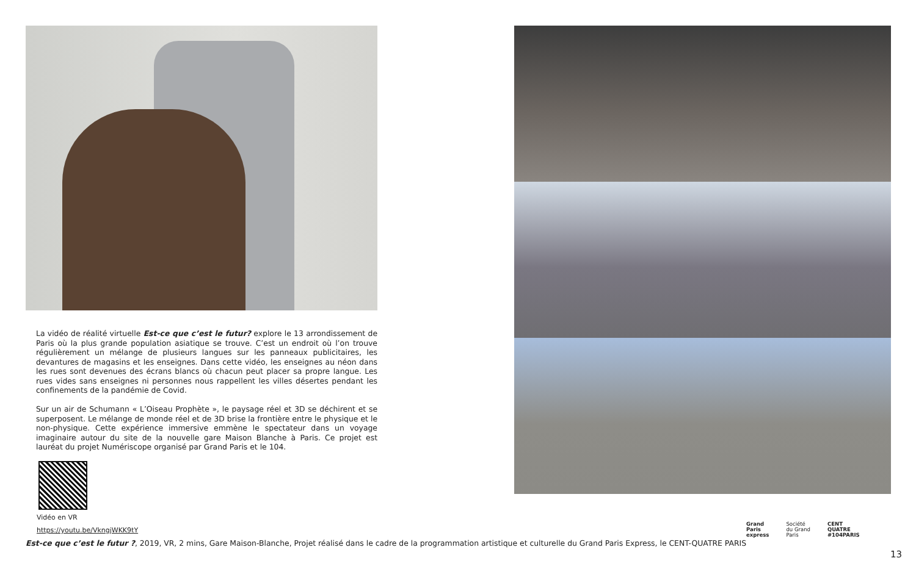La vidéo de réalité virtuelle Est-ce que c’est le futur? explore le 13 arrondissement de Paris où la plus grande population asiatique se trouve. C’est un endroit où l’on trouve régulièrement un mélange de plusieurs langues sur les panneaux publicitaires, les devantures de magasins et les enseignes. Dans cette vidéo, les enseignes au néon dans les rues sont devenues des écrans blancs où chacun peut placer sa propre langue. Les rues vides sans enseignes ni personnes nous rappellent les villes désertes pendant les confinements de la pandémie de Covid.
Sur un air de Schumann « L’Oiseau Prophète », le paysage réel et 3D se déchirent et se superposent. Le mélange de monde réel et de 3D brise la frontière entre le physique et le non-physique. Cette expérience immersive emmène le spectateur dans un voyage imaginaire autour du site de la nouvelle gare Maison Blanche à Paris. Ce projet est lauréat du projet Numériscope organisé par Grand Paris et le 104.
Vidéo en VR
https://youtu.be/VkngjWKK9tY
Est-ce que c’est le futur ?, 2019, VR, 2 mins, Gare Maison-Blanche, Projet réalisé dans le cadre de la programmation artistique et culturelle du Grand Paris Express, le CENT-QUATRE PARIS
Grand
Paris
express
Société
du Grand
Paris
CENT
QUATRE
#104PARIS
13